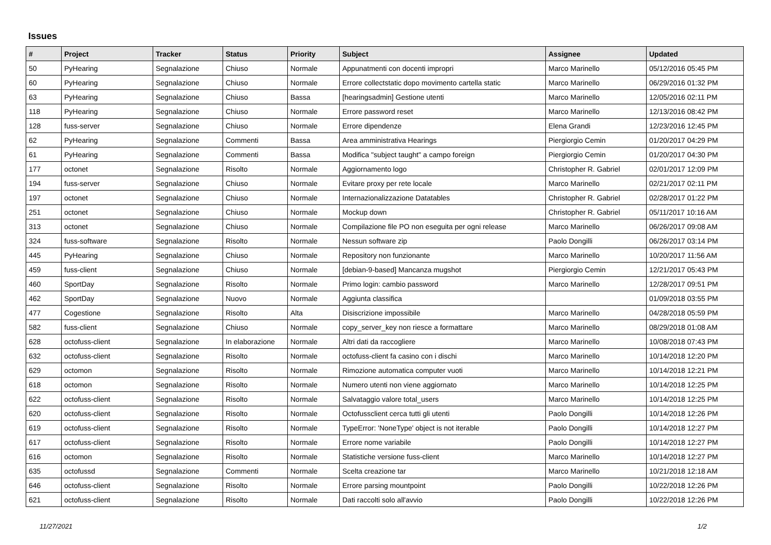Issues
| # | Project | Tracker | Status | Priority | Subject | Assignee | Updated |
| --- | --- | --- | --- | --- | --- | --- | --- |
| 50 | PyHearing | Segnalazione | Chiuso | Normale | Appunatmenti con docenti impropri | Marco Marinello | 05/12/2016 05:45 PM |
| 60 | PyHearing | Segnalazione | Chiuso | Normale | Errore collectstatic dopo movimento cartella static | Marco Marinello | 06/29/2016 01:32 PM |
| 63 | PyHearing | Segnalazione | Chiuso | Bassa | [hearingsadmin] Gestione utenti | Marco Marinello | 12/05/2016 02:11 PM |
| 118 | PyHearing | Segnalazione | Chiuso | Normale | Errore password reset | Marco Marinello | 12/13/2016 08:42 PM |
| 128 | fuss-server | Segnalazione | Chiuso | Normale | Errore dipendenze | Elena Grandi | 12/23/2016 12:45 PM |
| 62 | PyHearing | Segnalazione | Commenti | Bassa | Area amministrativa Hearings | Piergiorgio Cemin | 01/20/2017 04:29 PM |
| 61 | PyHearing | Segnalazione | Commenti | Bassa | Modifica "subject taught" a campo foreign | Piergiorgio Cemin | 01/20/2017 04:30 PM |
| 177 | octonet | Segnalazione | Risolto | Normale | Aggiornamento logo | Christopher R. Gabriel | 02/01/2017 12:09 PM |
| 194 | fuss-server | Segnalazione | Chiuso | Normale | Evitare proxy per rete locale | Marco Marinello | 02/21/2017 02:11 PM |
| 197 | octonet | Segnalazione | Chiuso | Normale | Internazionalizzazione Datatables | Christopher R. Gabriel | 02/28/2017 01:22 PM |
| 251 | octonet | Segnalazione | Chiuso | Normale | Mockup down | Christopher R. Gabriel | 05/11/2017 10:16 AM |
| 313 | octonet | Segnalazione | Chiuso | Normale | Compilazione file PO non eseguita per ogni release | Marco Marinello | 06/26/2017 09:08 AM |
| 324 | fuss-software | Segnalazione | Risolto | Normale | Nessun software zip | Paolo Dongilli | 06/26/2017 03:14 PM |
| 445 | PyHearing | Segnalazione | Chiuso | Normale | Repository non funzionante | Marco Marinello | 10/20/2017 11:56 AM |
| 459 | fuss-client | Segnalazione | Chiuso | Normale | [debian-9-based] Mancanza mugshot | Piergiorgio Cemin | 12/21/2017 05:43 PM |
| 460 | SportDay | Segnalazione | Risolto | Normale | Primo login: cambio password | Marco Marinello | 12/28/2017 09:51 PM |
| 462 | SportDay | Segnalazione | Nuovo | Normale | Aggiunta classifica | | 01/09/2018 03:55 PM |
| 477 | Cogestione | Segnalazione | Risolto | Alta | Disiscrizione impossibile | Marco Marinello | 04/28/2018 05:59 PM |
| 582 | fuss-client | Segnalazione | Chiuso | Normale | copy_server_key non riesce a formattare | Marco Marinello | 08/29/2018 01:08 AM |
| 628 | octofuss-client | Segnalazione | In elaborazione | Normale | Altri dati da raccogliere | Marco Marinello | 10/08/2018 07:43 PM |
| 632 | octofuss-client | Segnalazione | Risolto | Normale | octofuss-client fa casino con i dischi | Marco Marinello | 10/14/2018 12:20 PM |
| 629 | octomon | Segnalazione | Risolto | Normale | Rimozione automatica computer vuoti | Marco Marinello | 10/14/2018 12:21 PM |
| 618 | octomon | Segnalazione | Risolto | Normale | Numero utenti non viene aggiornato | Marco Marinello | 10/14/2018 12:25 PM |
| 622 | octofuss-client | Segnalazione | Risolto | Normale | Salvataggio valore total_users | Marco Marinello | 10/14/2018 12:25 PM |
| 620 | octofuss-client | Segnalazione | Risolto | Normale | Octofussclient cerca tutti gli utenti | Paolo Dongilli | 10/14/2018 12:26 PM |
| 619 | octofuss-client | Segnalazione | Risolto | Normale | TypeError: 'NoneType' object is not iterable | Paolo Dongilli | 10/14/2018 12:27 PM |
| 617 | octofuss-client | Segnalazione | Risolto | Normale | Errore nome variabile | Paolo Dongilli | 10/14/2018 12:27 PM |
| 616 | octomon | Segnalazione | Risolto | Normale | Statistiche versione fuss-client | Marco Marinello | 10/14/2018 12:27 PM |
| 635 | octofussd | Segnalazione | Commenti | Normale | Scelta creazione tar | Marco Marinello | 10/21/2018 12:18 AM |
| 646 | octofuss-client | Segnalazione | Risolto | Normale | Errore parsing mountpoint | Paolo Dongilli | 10/22/2018 12:26 PM |
| 621 | octofuss-client | Segnalazione | Risolto | Normale | Dati raccolti solo all'avvio | Paolo Dongilli | 10/22/2018 12:26 PM |
11/27/2021 1/2